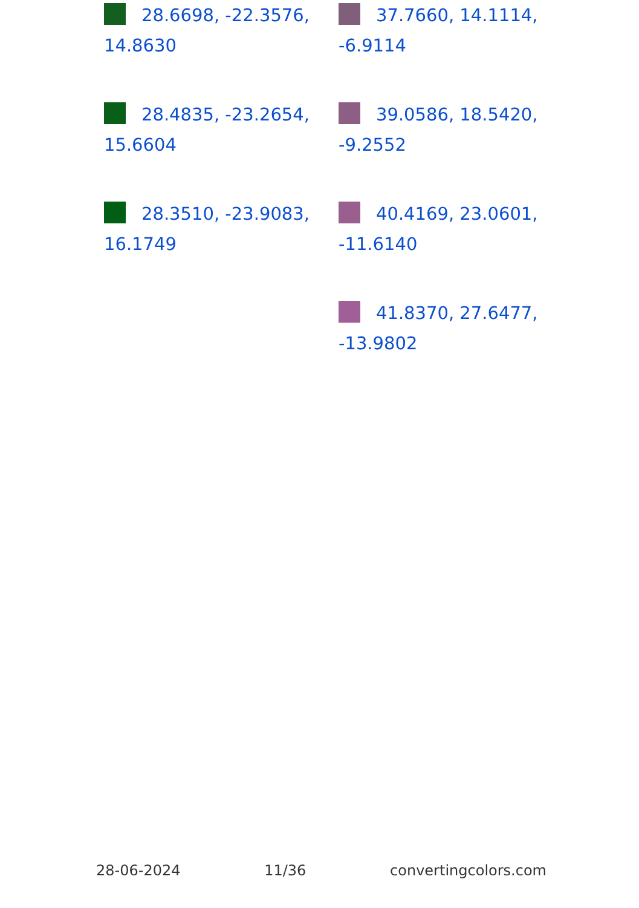28.6698, -22.3576, 14.8630
28.4835, -23.2654, 15.6604
28.3510, -23.9083, 16.1749
37.7660, 14.1114, -6.9114
39.0586, 18.5420, -9.2552
40.4169, 23.0601, -11.6140
41.8370, 27.6477, -13.9802
28-06-2024 11/36 convertingcolors.com